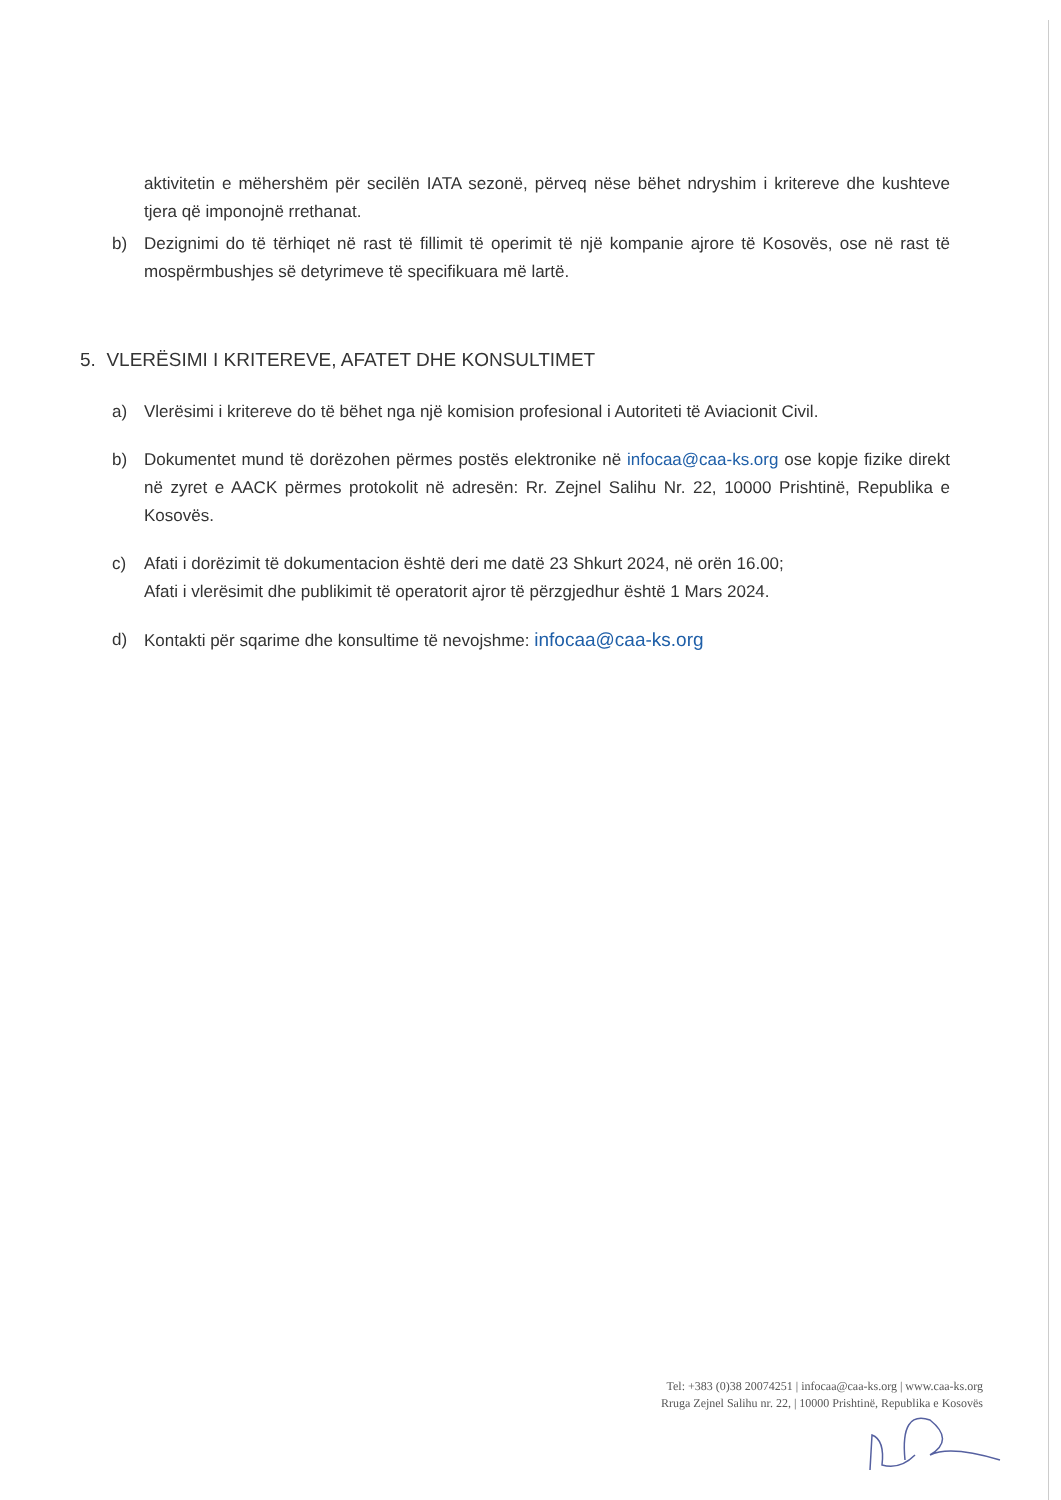aktivitetin e mëhershëm për secilën IATA sezonë, përveq nëse bëhet ndryshim i kritereve dhe kushteve tjera që imponojnë rrethanat.
b) Dezignimi do të tërhiqet në rast të fillimit të operimit të një kompanie ajrore të Kosovës, ose në rast të mospërmbushjes së detyrimeve të specifikuara më lartë.
5. VLERËSIMI I KRITEREVE, AFATET DHE KONSULTIMET
a) Vlerësimi i kritereve do të bëhet nga një komision profesional i Autoriteti të Aviacionit Civil.
b) Dokumentet mund të dorëzohen përmes postës elektronike në infocaa@caa-ks.org ose kopje fizike direkt në zyret e AACK përmes protokolit në adresën: Rr. Zejnel Salihu Nr. 22, 10000 Prishtinë, Republika e Kosovës.
c) Afati i dorëzimit të dokumentacion është deri me datë 23 Shkurt 2024, në orën 16.00;
Afati i vlerësimit dhe publikimit të operatorit ajror të përzgjedhur është 1 Mars 2024.
d) Kontakti për sqarime dhe konsultime të nevojshme: infocaa@caa-ks.org
Tel: +383 (0)38 20074251 | infocaa@caa-ks.org | www.caa-ks.org
Rruga Zejnel Salihu nr. 22, | 10000 Prishtinë, Republika e Kosovës